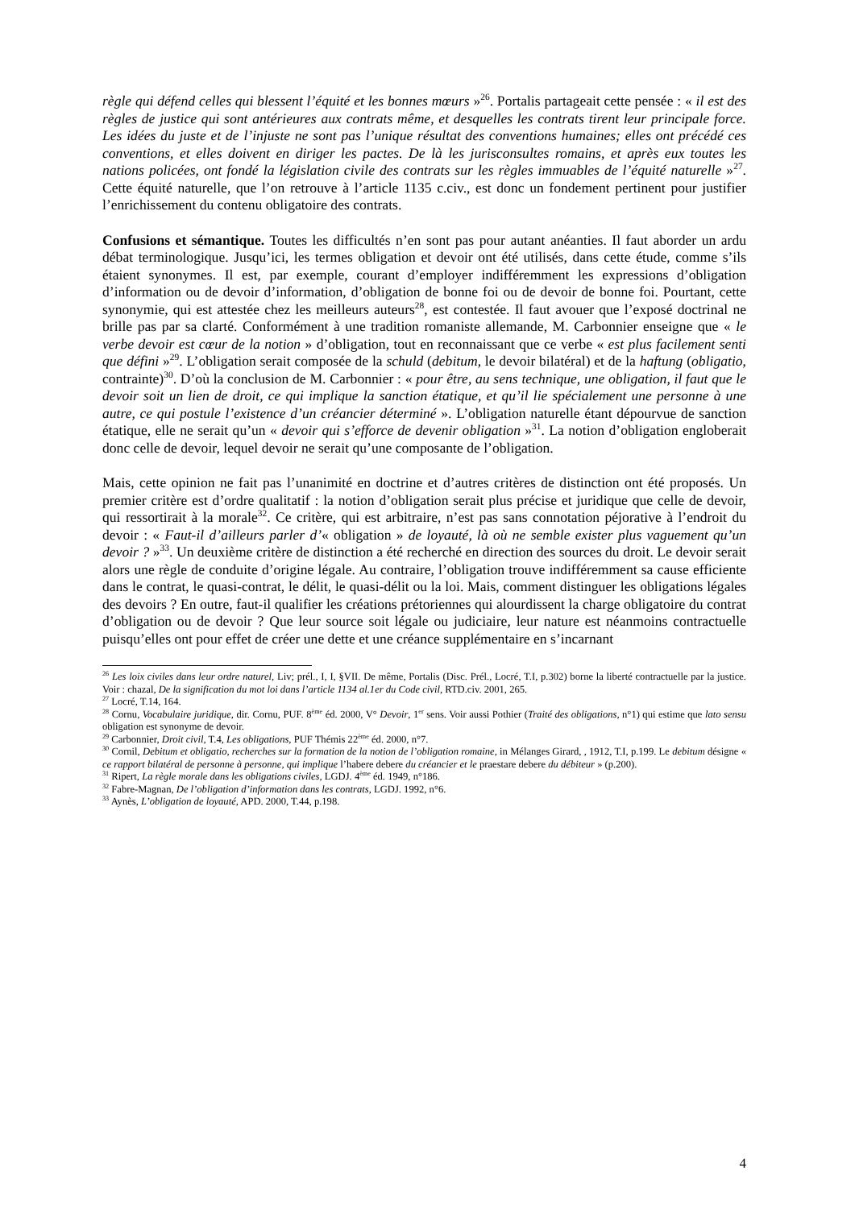règle qui défend celles qui blessent l’équité et les bonnes mœurs »<sup>26</sup>. Portalis partageait cette pensée : « il est des règles de justice qui sont antérieures aux contrats même, et desquelles les contrats tirent leur principale force. Les idées du juste et de l’injuste ne sont pas l’unique résultat des conventions humaines; elles ont précédé ces conventions, et elles doivent en diriger les pactes. De là les jurisconsultes romains, et après eux toutes les nations policées, ont fondé la législation civile des contrats sur les règles immuables de l’équité naturelle »<sup>27</sup>. Cette équité naturelle, que l’on retrouve à l’article 1135 c.civ., est donc un fondement pertinent pour justifier l’enrichissement du contenu obligatoire des contrats.
Confusions et sémantique. Toutes les difficultés n’en sont pas pour autant anéanties. Il faut aborder un ardu débat terminologique. Jusqu’ici, les termes obligation et devoir ont été utilisés, dans cette étude, comme s’ils étaient synonymes. Il est, par exemple, courant d’employer indifféremment les expressions d’obligation d’information ou de devoir d’information, d’obligation de bonne foi ou de devoir de bonne foi. Pourtant, cette synonymie, qui est attestée chez les meilleurs auteurs<sup>28</sup>, est contestée. Il faut avouer que l’exposé doctrinal ne brille pas par sa clarté. Conformément à une tradition romaniste allemande, M. Carbonnier enseigne que « le verbe devoir est cœur de la notion » d’obligation, tout en reconnaissant que ce verbe « est plus facilement senti que défini »<sup>29</sup>. L’obligation serait composée de la schuld (debitum, le devoir bilatéral) et de la haftung (obligatio, contrainte)<sup>30</sup>. D’où la conclusion de M. Carbonnier : « pour être, au sens technique, une obligation, il faut que le devoir soit un lien de droit, ce qui implique la sanction étatique, et qu’il lie spécialement une personne à une autre, ce qui postule l’existence d’un créancier déterminé ». L’obligation naturelle étant dépourvue de sanction étatique, elle ne serait qu’un « devoir qui s’efforce de devenir obligation »<sup>31</sup>. La notion d’obligation engloberait donc celle de devoir, lequel devoir ne serait qu’une composante de l’obligation.
Mais, cette opinion ne fait pas l’unanimité en doctrine et d’autres critères de distinction ont été proposés. Un premier critère est d’ordre qualitatif : la notion d’obligation serait plus précise et juridique que celle de devoir, qui ressortirait à la morale<sup>32</sup>. Ce critère, qui est arbitraire, n’est pas sans connotation péjorative à l’endroit du devoir : « Faut-il d’ailleurs parler d’« obligation » de loyauté, là où ne semble exister plus vaguement qu’un devoir ? »<sup>33</sup>. Un deuxième critère de distinction a été recherché en direction des sources du droit. Le devoir serait alors une règle de conduite d’origine légale. Au contraire, l’obligation trouve indifféremment sa cause efficiente dans le contrat, le quasi-contrat, le délit, le quasi-délit ou la loi. Mais, comment distinguer les obligations légales des devoirs ? En outre, faut-il qualifier les créations prétoriennes qui alourdissent la charge obligatoire du contrat d’obligation ou de devoir ? Que leur source soit légale ou judiciaire, leur nature est néanmoins contractuelle puisqu’elles ont pour effet de créer une dette et une créance supplémentaire en s’incarnant
<sup>26</sup> Les loix civiles dans leur ordre naturel, Liv; prél., I, I, §VII. De même, Portalis (Disc. Prél., Locré, T.I, p.302) borne la liberté contractuelle par la justice. Voir : chazal, De la signification du mot loi dans l’article 1134 al.1er du Code civil, RTD.civ. 2001, 265.
<sup>27</sup> Locré, T.14, 164.
<sup>28</sup> Cornu, Vocabulaire juridique, dir. Cornu, PUF. 8<sup>ème</sup> éd. 2000, V° Devoir, 1<sup>er</sup> sens. Voir aussi Pothier (Traité des obligations, n°1) qui estime que lato sensu obligation est synonyme de devoir.
<sup>29</sup> Carbonnier, Droit civil, T.4, Les obligations, PUF Thémis 22<sup>ème</sup> éd. 2000, n°7.
<sup>30</sup> Cornil, Debitum et obligatio, recherches sur la formation de la notion de l’obligation romaine, in Mélanges Girard, , 1912, T.I, p.199. Le debitum désigne « ce rapport bilatéral de personne à personne, qui implique l’habere debere du créancier et le praestare debere du débiteur » (p.200).
<sup>31</sup> Ripert, La règle morale dans les obligations civiles, LGDJ. 4<sup>ème</sup> éd. 1949, n°186.
<sup>32</sup> Fabre-Magnan, De l’obligation d’information dans les contrats, LGDJ. 1992, n°6.
<sup>33</sup> Aynès, L’obligation de loyauté, APD. 2000, T.44, p.198.
4